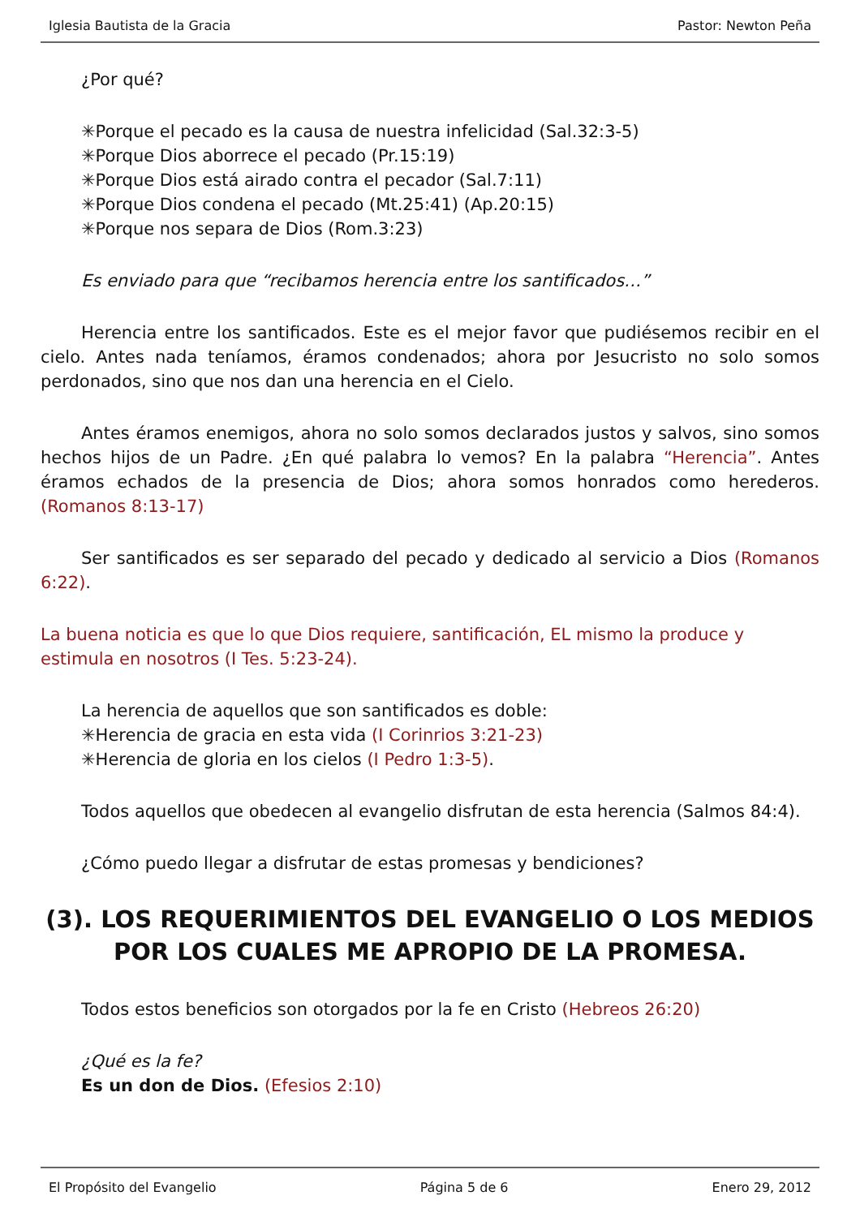Iglesia Bautista de la Gracia Pastor: Newton Peña
¿Por qué?
✳Porque el pecado es la causa de nuestra infelicidad (Sal.32:3-5)
✳Porque Dios aborrece el pecado (Pr.15:19)
✳Porque Dios está airado contra el pecador (Sal.7:11)
✳Porque Dios condena el pecado (Mt.25:41) (Ap.20:15)
✳Porque nos separa de Dios (Rom.3:23)
Es enviado para que “recibamos herencia entre los santificados…”
Herencia entre los santificados. Este es el mejor favor que pudiésemos recibir en el cielo. Antes nada teníamos, éramos condenados; ahora por Jesucristo no solo somos perdonados, sino que nos dan una herencia en el Cielo.
Antes éramos enemigos, ahora no solo somos declarados justos y salvos, sino somos hechos hijos de un Padre. ¿En qué palabra lo vemos? En la palabra “Herencia”. Antes éramos echados de la presencia de Dios; ahora somos honrados como herederos. (Romanos 8:13-17)
Ser santificados es ser separado del pecado y dedicado al servicio a Dios (Romanos 6:22).
La buena noticia es que lo que Dios requiere, santificación, EL mismo la produce y estimula en nosotros (I Tes. 5:23-24).
La herencia de aquellos que son santificados es doble:
✳Herencia de gracia en esta vida (I Corinrios 3:21-23)
✳Herencia de gloria en los cielos (I Pedro 1:3-5).
Todos aquellos que obedecen al evangelio disfrutan de esta herencia (Salmos 84:4).
¿Cómo puedo llegar a disfrutar de estas promesas y bendiciones?
(3). LOS REQUERIMIENTOS DEL EVANGELIO O LOS MEDIOS POR LOS CUALES ME APROPIO DE LA PROMESA.
Todos estos beneficios son otorgados por la fe en Cristo (Hebreos 26:20)
¿Qué es la fe?
Es un don de Dios. (Efesios 2:10)
El Propósito del Evangelio Página 5 de 6 Enero 29, 2012